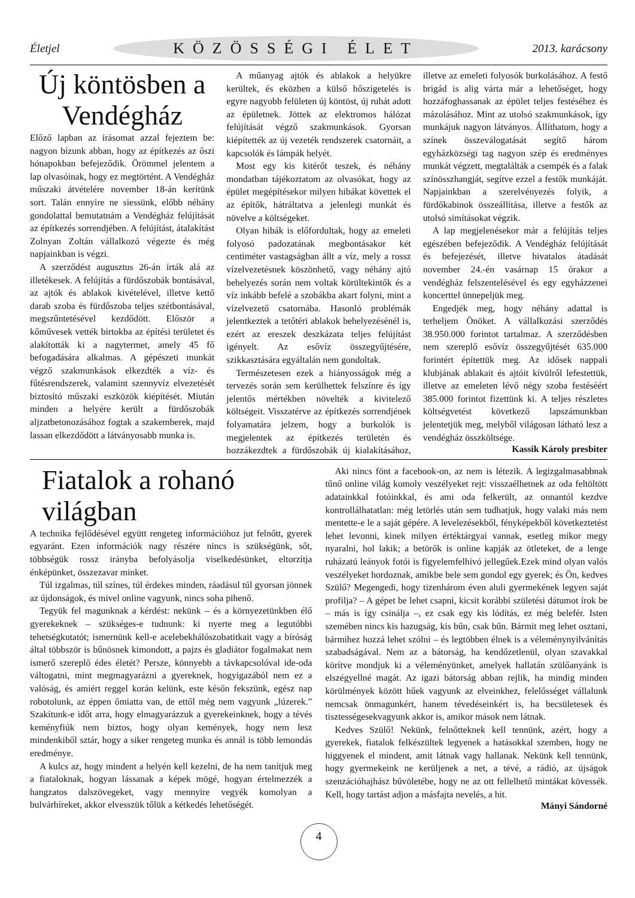Életjel KÖZÖSSÉGI ÉLET 2013. karácsony
Új köntösben a Vendégház
Előző lapban az írásomat azzal fejeztem be: nagyon bízunk abban, hogy az építkezés az őszi hónapokban befejeződik. Örömmel jelentem a lap olvasóinak, hogy ez megtörtént. A Vendégház műszaki átvételére november 18-án kerítünk sort. Talán ennyire ne siessünk, előbb néhány gondolattal bemutatnám a Vendégház felújítását az építkezés sorrendjében. A felújítást, átalakítást Zolnyan Zoltán vállalkozó végezte és még napjainkban is végzi.
A szerződést augusztus 26-án írták alá az illetékesek. A felújítás a fürdőszobák bontásával, az ajtók és ablakok kivételével, illetve kettő darab szoba és fürdőszoba teljes szétbontásával, megszűntetésével kezdődött. Először a kőművesek vették birtokba az építési területet és alakították ki a nagytermet, amely 45 fő befogadására alkalmas. A gépészeti munkát végző szakmunkások elkezdték a víz- és fűtésrendszerek, valamint szennyvíz elvezetését biztosító műszaki eszközök kiépítését. Miután minden a helyére került a fürdőszobák aljzatbetonozásához fogtak a szakemberek, majd lassan elkezdődött a látványosabb munka is.
A műanyag ajtók és ablakok a helyükre kerültek, és eközben a külső hőszigetelés is egyre nagyobb felületen új köntöst, új ruhát adott az épületnek. Jöttek az elektromos hálózat felújítását végző szakmunkások. Gyorsan kiépítették az új vezeték rendszerek csatornáit, a kapcsolók és lámpák helyét.
Most egy kis kitérőt teszek, és néhány mondatban tájékoztatom az olvasókat, hogy az épület megépítésekor milyen hibákat követtek el az építők, hátráltatva a jelenlegi munkát és növelve a költségeket.
Olyan hibák is előfordultak, hogy az emeleti folyosó padozatának megbontásakor két centiméter vastagságban állt a víz, mely a rossz vízelvezetésnek köszönhető, vagy néhány ajtó behelyezés során nem voltak körültekintők és a víz inkább befelé a szobákba akart folyni, mint a vízelvezető csatornába. Hasonló problémák jelentkeztek a tetőtéri ablakok behelyezésénél is, ezért az ereszek deszkázata teljes felújítást igényelt. Az esővíz összegyűjtésére, szikkasztására egyáltalán nem gondoltak.
Természetesen ezek a hiányosságok még a tervezés során sem kerülhettek felszínre és így jelentős mértékben növelték a kivitelező költségeit. Visszatérve az építkezés sorrendjének folyamatára jelzem, hogy a burkolók is megjelentek az építkezés területén és hozzákezdtek a fürdőszobák új kialakításához, illetve az emeleti folyosók burkolásához. A festő brigád is alig várta már a lehetőséget, hogy hozzáfoghassanak az épület teljes festéséhez és mázolásához. Mint az utolsó szakmunkások, így munkájuk nagyon látványos. Állíthatom, hogy a színek összeválogatását segítő három egyházközségi tag nagyon szép és eredményes munkát végzett, megtalálták a csempék és a falak színösszhangját, segítve ezzel a festők munkáját. Napjainkban a szerelvényezés folyik, a fürdőkabinok összeállítása, illetve a festők az utolsó simításokat végzik.
A lap megjelenésekor már a felújítás teljes egészében befejeződik. A Vendégház felújítását és befejezését, illetve hivatalos átadását november 24.-én vasárnap 15 órakor a vendégház felszentelésével és egy egyházzenei koncerttel ünnepeljük meg.
Engedjék meg, hogy néhány adattal is terheljem Önöket. A vállalkozási szerződés 38.950.000 forintot tartalmaz. A szerződésben nem szereplő esővíz összegyűjtését 635.000 forintért építettük meg. Az idősek nappali klubjának ablakait és ajtóit kívülről lefestettük, illetve az emeleten lévő négy szoba festéséért 385.000 forintot fizettünk ki. A teljes részletes költségvetést következő lapszámunkban jelentetjük meg, melyből világosan látható lesz a vendégház összköltsége.
Kassik Károly presbiter
Fiatalok a rohanó világban
A technika fejlődésével együtt rengeteg információhoz jut felnőtt, gyerek egyaránt. Ezen információk nagy részére nincs is szükségünk, sőt, többségük rossz irányba befolyásolja viselkedésünket, eltorzítja énképünket, összezavar minket.
Túl izgalmas, túl színes, túl érdekes minden, ráadásul túl gyorsan jönnek az újdonságok, és mivel online vagyunk, nincs soha pihenő.
Tegyük fel magunknak a kérdést: nekünk – és a környezetünkben élő gyerekeknek – szükséges-e tudnunk: ki nyerte meg a legutóbbi tehetségkutatót; ismernünk kell-e acelebekhálószobatitkait vagy a bíróság által többször is bűnösnek kimondott, a pajzs és gladiátor fogalmakat nem ismerő szereplő édes életét? Persze, könnyebb a távkapcsolóval ide-oda váltogatni, mint megmagyarázni a gyereknek, hogyigazából nem ez a valóság, és amiért reggel korán kelünk, este későn fekszünk, egész nap robotolunk, az éppen őmiatta van, de ettől még nem vagyunk „lúzerek.” Szakítunk-e időt arra, hogy elmagyarázzuk a gyerekeinknek, hogy a tévés keményfiúk nem biztos, hogy olyan kemények, hogy nem lesz mindenkiből sztár, hogy a siker rengeteg munka és annál is több lemondás eredménye.
A kulcs az, hogy mindent a helyén kell kezelni, de ha nem tanítjuk meg a fiataloknak, hogyan lássanak a képek mögé, hogyan értelmezzék a hangzatos dalszövegeket, vagy mennyire vegyék komolyan a bulvárhíreket, akkor elvesszük tőlük a kétkedés lehetőségét.
Aki nincs fönt a facebook-on, az nem is létezik. A legizgalmasabbnak tűnő online világ komoly veszélyeket rejt: visszaélhetnek az oda feltöltött adatainkkal fotóinkkal, és ami oda felkerült, az onnantól kezdve kontrollálhatatlan: még letörlés után sem tudhatjuk, hogy valaki más nem mentette-e le a saját gépére. A levelezésekből, fényképekből következtetést lehet levonni, kinek milyen értéktárgyai vannak, esetleg mikor megy nyaralni, hol lakik; a betörők is online kapják az ötleteket, de a lenge ruházatú leányok fotói is figyelemfelhívó jellegűek.Ezek mind olyan valós veszélyeket hordoznak, amikbe bele sem gondol egy gyerek; és Ön, kedves Szülő? Megengedi, hogy tizenhárom éven aluli gyermekének legyen saját profilja? – A gépet be lehet csapni, kicsit korábbi születési dátumot írok be – más is így csinálja –, ez csak egy kis lódítás, ez még belefér. Isten szemében nincs kis hazugság, kis bűn, csak bűn. Bármit meg lehet osztani, bármihez hozzá lehet szólni – és legtöbben élnek is a véleménynyilvánítás szabadságával. Nem az a bátorság, ha kendőzetlenül, olyan szavakkal körítve mondjuk ki a véleményünket, amelyek hallatán szülőanyánk is elszégyellné magát. Az igazi bátorság abban rejlik, ha mindig minden körülmények között hűek vagyunk az elveinkhez, felelősséget vállalunk nemcsak önmagunkért, hanem tévedéseinkért is, ha becsületesek és tisztességesekvagyunk akkor is, amikor mások nem látnak.
Kedves Szülő! Nekünk, felnőtteknek kell tennünk, azért, hogy a gyerekek, fiatalok felkészültek legyenek a hatásokkal szemben, hogy ne higgyenek el mindent, amit látnak vagy hallanak. Nekünk kell tennünk, hogy gyermekeink ne kerüljenek a net, a tévé, a rádió, az újságok szenzációhajhász bűvöletébe, hogy ne az ott fellelhető mintákat kövessék. Kell, hogy tartást adjon a másfajta nevelés, a hit.
Mányi Sándorné
4